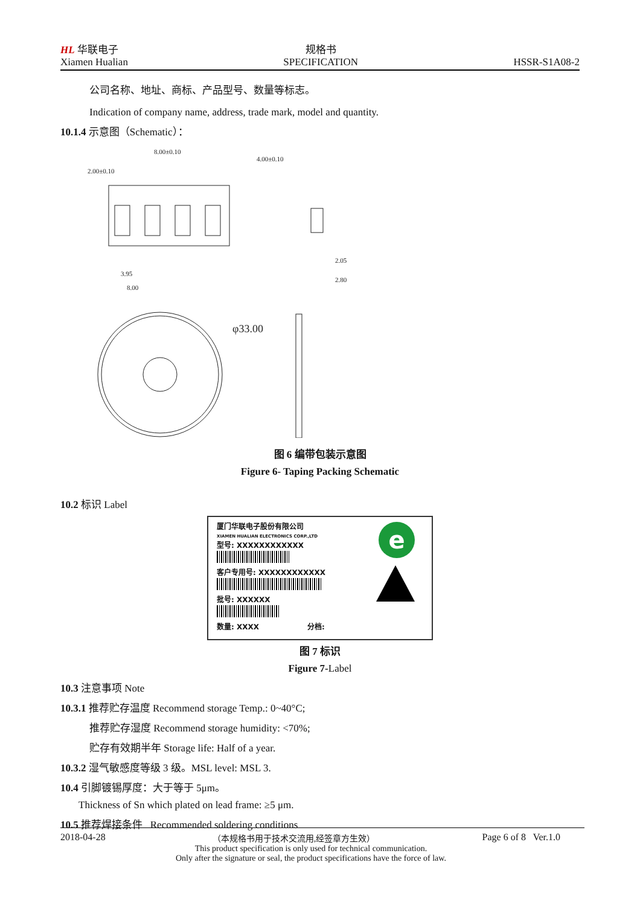HL 华联电子
Xiamen Hualian
规格书
SPECIFICATION
HSSR-S1A08-2
公司名称、地址、商标、产品型号、数量等标志。
Indication of company name, address, trade mark, model and quantity.
10.1.4 示意图（Schematic）：
2.00±0.10
8.00±0.10
4.00±0.10
3.95
8.00
2.05
2.80
φ33.00
图 6 编带包装示意图
Figure 6- Taping Packing Schematic
10.2 标识 Label
厦门华联电子股份有限公司
XIAMEN HUALIAN ELECTRONICS CORP.,LTD
型号: XXXXXXXXXXXX
客户专用号: XXXXXXXXXXXX
批号: XXXXXX
数量: XXXX 分档:
e
图 7 标识
Figure 7-Label
10.3 注意事项 Note
10.3.1 推荐贮存温度 Recommend storage Temp.: 0~40°C;
推荐贮存湿度 Recommend storage humidity: <70%;
贮存有效期半年 Storage life: Half of a year.
10.3.2 湿气敏感度等级 3 级。MSL level: MSL 3.
10.4 引脚镀锡厚度：大于等于 5μm。
Thickness of Sn which plated on lead frame: ≥5 μm.
10.5 推荐焊接条件 Recommended soldering conditions
2018-04-28 （本规格书用于技术交流用,经签章方生效） Page 6 of 8 Ver.1.0
This product specification is only used for technical communication.
Only after the signature or seal, the product specifications have the force of law.